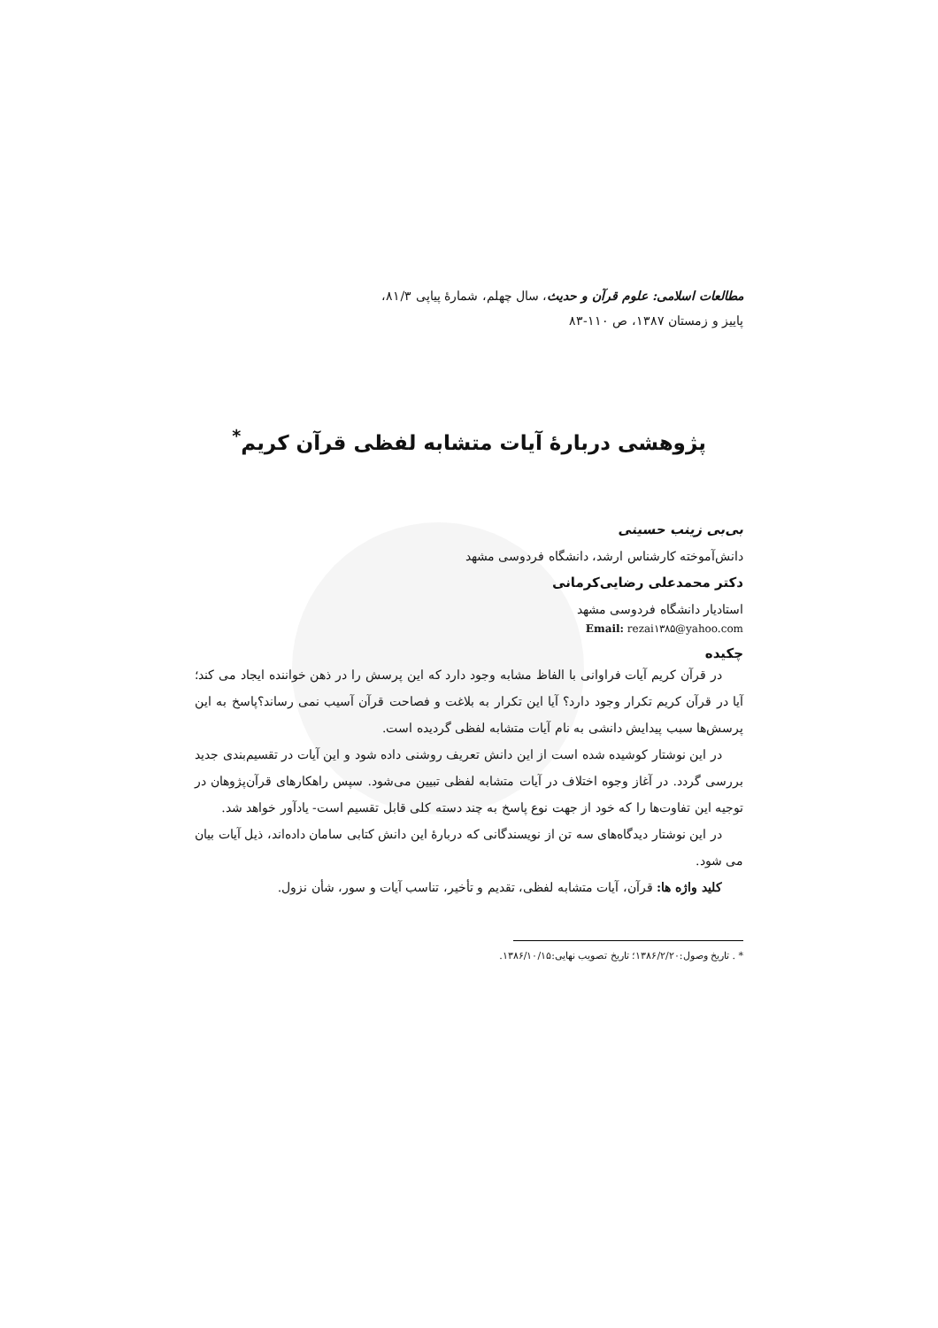مطالعات اسلامی: علوم قرآن و حدیث، سال چهلم، شمارهٔ پیاپی ۸۱/۳،
پاییز و زمستان ۱۳۸۷، ص ۱۱۰-۸۳
پژوهشی دربارهٔ آیات متشابه لفظی قرآن کریم<sup>*</sup>
بی‌بی زینب حسینی
دانش‌آموخته کارشناس ارشد، دانشگاه فردوسی مشهد
دکتر محمدعلی رضایی‌کرمانی
استادیار دانشگاه فردوسی مشهد
Email: rezai۱۳۸۵@yahoo.com
چکیده
در قرآن کریم آیات فراوانی با الفاظ مشابه وجود دارد که این پرسش را در ذهن خواننده ایجاد می کند؛ آیا در قرآن کریم تکرار وجود دارد؟ آیا این تکرار به بلاغت و فصاحت قرآن آسیب نمی رساند؟پاسخ به این پرسش‌ها سبب پیدایش دانشی به نام آیات متشابه لفظی گردیده است.
در این نوشتار کوشیده شده است از این دانش تعریف روشنی داده شود و این آیات در تقسیم‌بندی جدید بررسی گردد. در آغاز وجوه اختلاف در آیات متشابه لفظی تبیین می‌شود. سپس راهکارهای قرآن‌پژوهان در توجیه این تفاوت‌ها را که خود از جهت نوع پاسخ به چند دسته کلی قابل تقسیم است- یادآور خواهد شد.
در این نوشتار دیدگاه‌های سه تن از نویسندگانی که دربارهٔ این دانش کتابی سامان داده‌اند، ذیل آیات بیان می شود.
کلید واژه ها: قرآن، آیات متشابه لفظی، تقدیم و تأخیر، تناسب آیات و سور، شأن نزول.
* . تاریخ وصول:۱۳۸۶/۲/۲۰؛ تاریخ تصویب نهایی:۱۳۸۶/۱۰/۱۵.